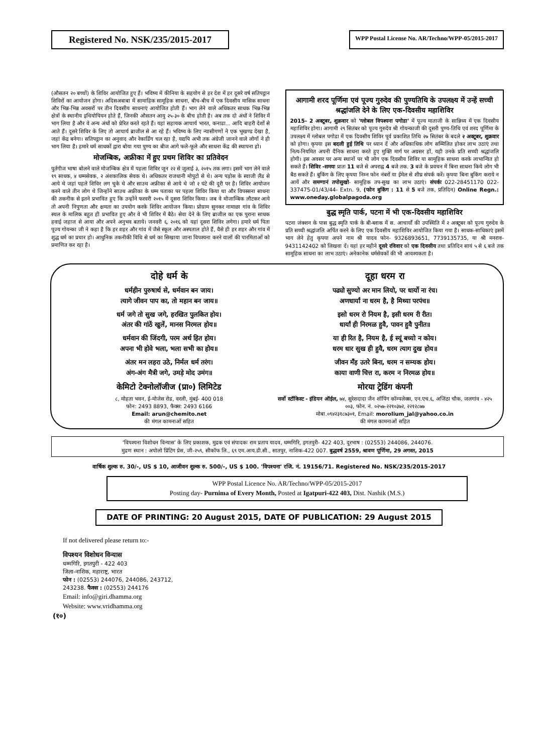Registered No. NSK/235/2015-2017
WPP Postal License No. AR/Techno/WPP-05/2015-2017
(औसतन २० बच्चों) के शिविर आयोजित हुए हैं। भविष्य में कीनिया के सहयोग से हर देश में हर दूसरे वर्ष सतिपट्ठान शिविरों का आयोजन होगा। अदिसअबाबा में सामाहिक सामूहिक साधना, बीच-बीच में एक दिवसीय मासिक साधना और भिन्न-भिन्न अवसरों पर तीन दिवसीय साधनाएं आयोजित होती हैं। भाग लेने वाले अधिकतर साधक भिन्न-भिन्न क्षेत्रों के स्थानीय इथियोपियन होते हैं, जिनकी औसतन आयु २५-३० के बीच होती है। अब तक दो अंधों ने शिविर में भाग लिया है और वे अन्य अंधों को प्रेरित करते रहते हैं। यहां सहायक आचार्य भारत, कनाडा... आदि बाहरी देशों से आते हैं। दूसरे शिविर के लिए तो आचार्य ब्राजील से आ रहे हैं। भविष्य के लिए न्यासीगणों ने एक भूखण्ड देखा है, जहां केंद्र बनेगा। सतिपट्ठान का अनुवाद और रेकार्डिंग चल रहा है, यद्यपि अभी तक अंग्रेजी जानने वाले लोगों ने ही भाग लिया है। हमारे धर्म साधकों द्वारा बोया गया पुण्य का बीज आगे फले-फूले और साधना केंद्र की स्थापना हो।
मोजम्बिक, अफ्रीका में हुए प्रथम शिविर का प्रतिवेदन
पुर्तगीज भाषा बोलने वाले मोजम्बिक क्षेत्र में पहला शिविर जून २२ से जुलाई ३, २०१५ तक लगा। इसमें भाग लेने वाले १९ साधक, ४ धम्मसेवक, २ अंशकालिक सेवक थे। अधिकतर राजधानी मोपुटो से थे। अन्य पड़ोस के स्वाजी लैंड से आये थे जहां पहले शिविर लग चुके थे और साउथ अफ्रीका से आये थे जो २ घंटे की दूरी पर है। शिविर आयोजन करने वाले तीन लोग थे जिन्होंने साउथ अफ्रीका के धम्म पताका पर पहला शिविर किया था और विपस्सना साधना की तकनीक से इतने प्रभावित हुए कि उन्होंने फरवरी २०१५ में दूसरा शिविर किया। जब वे मोजाम्बिक लौटकर आये तो अपनी निपुणता और क्षमता का उपयोग करके शिविर आयोजन किया। प्रोग्राम सुनकर नामाछा गांव के शिविर स्थल के मालिक बहुत ही प्रभावित हुए और वे भी शिविर में बैठे। सेवा देने के लिए ब्राजील का एक पुराना साधक हवाई जहाज से आया और अपने अनुभव बताये। जनवरी ६, २०१६ को यहां दूसरा शिविर लगेगा। हमारे धर्म पिता पूज्य गोयन्का जी ने कहा है कि हर शहर और गांव में जैसे स्कूल और अस्पताल होते हैं, वैसे ही हर शहर और गांव में शुद्ध धर्म का प्रचार हो। आधुनिक तकनीकी विधि से धर्म का सिखाया जाना विपश्यना करने वालों की पारमिताओं को प्रमाणित कर रहा है।
आगामी शरद पूर्णिमा एवं पूज्य गुरुदेव की पुण्यतिथि के उपलक्ष्य में उन्हें सच्ची श्रद्धांजलि देने के लिए एक-दिवसीय महाशिविर
2015- 2 अक्टूबर, शुक्रवार को 'ग्लोबल विपश्यना पगोडा' में पूज्य माताजी के सान्निध्य में एक दिवसीय महाशिविर होगा। आगामी २९ सितंबर को पूज्य गुरुदेव श्री गोयन्काजी की दूसरी पुण्य-तिथि एवं शरद पूर्णिमा के उपलक्ष्य में ग्लोबल पगोडा में एक दिवसीय शिविर पूर्व प्रकाशित तिथि २७ सितंबर के बदले २ अक्टूबर, शुक्रवार को होगा। कृपया इस बदली हुई तिथि पर ध्यान दें और अधिकाधिक लोग सम्मिलित होकर लाभ उठाएं तथा नित्य-नियमित अपनी दैनिक साधना करते हुए मुक्ति मार्ग पर अग्रसर हों, यही उनके प्रति सच्ची श्रद्धांजलि होगी। इस अवसर पर अन्य स्थानों पर भी लोग एक दिवसीय शिविर या सामूहिक साधना करके लाभान्वित हो सकते हैं। शिविर -समयः प्रातः 11 बजे से अपराह्न 4 बजे तक. 3 बजे के प्रवचन में बिना साधना किये लोग भी बैठ सकते हैं। बुकिंग के लिए कृपया निम्न फोन नंबरों या ईमेल से शीघ्र संपर्क करें। कृपया बिना बुकिंग कराये न आयें और समग्गानं तपोसुखो- सामूहिक तप-सुख का लाभ उठाएं। संपर्कः 022-28451170 022-337475-01/43/44- Extn. 9, (फोन बुकिंग : 11 से 5 बजे तक, प्रतिदिन) Online Regn.: www.oneday.globalpagoda.org
बुद्ध स्मृति पार्क, पटना में भी एक-दिवसीय महाशिविर
पटना जंक्शन के पास बुद्ध स्मृति पार्क के बी-ब्लाक में स. आचार्यों की उपस्थिति में २ अक्टूबर को पूज्य गुरुदेव के प्रति सच्ची श्रद्धांजलि अर्पित करने के लिए एक दिवसीय महाशिविर आयोजित किया गया है। साधक-साधिकाएं इसमें भाग लेने हेतु कृपया अपने नाम श्री यादव फोन- 9326893651, 7739135735, या श्री मनराव- 9431142402 को लिखवा दें। यहां हर महीने दूसरे रविवार को एक दिवसीय तथा प्रतिदिन सायं ५ से ६ बजे तक सामूहिक साधना का लाभ उठाएं। अनेकानेक धर्मसेवकों की भी आवश्यकता है।
दोहे धर्म के
धर्महीन पुरुषार्थ से, धर्मवान बन जाय।
त्यागे जीवन पाप का, तो महान बन जाय॥
धर्म जगे तो सुख जगे, हरखित पुलकित होय।
अंतर की गांठें खुलें, मानस निरमल होय॥
धर्मवान की जिंदगी, परम अर्थ हित होय।
अपना भी होवे भला, भला सभी का होय॥
अंतर मन लहरा उठे, निर्मल धर्म तरंग।
अंग-अंग मैत्री जगे, उमड़े मोद उमंग॥
केमिटो टेक्नोलॉजीज (प्रा०) लिमिटेड
८, मोहता भवन, ई-मोजेस रोड, वरली, मुंबई- 400 018
फोन: 2493 8893, फैक्स: 2493 6166
Email: arun@chemito.net
की मंगल कामनाओं सहित
दूहा धरम रा
पढ्यो सुण्यो अर मान लियो, पर धार्यो ना रंच।
अणधार्यां ना धरम है, है मिथ्या परपंच॥
इसो धरम रो नियम है, इसी धरम री रीत।
धार्यां ही निरमळ हुवै, पावन हुवै पुनीत॥
या ही रित है, नियम है, ई स्यूं बच्यो न कोय।
धरम धार सुख ही हुवै, धरम त्याग दुख होय॥
जीवन मँह उतरे बिना, धरम न सम्यक होय।
काया वाणी चित्त रा, करम न निरमळ होय॥
मोरया ट्रेडिंग कंपनी
सर्वो स्टॉकिस्ट - इंडियन ऑईल, ७४, सुरेशदादा जैन शॉपिंग कॉम्पलेक्स, एन.एच.६, अजिंठा चौक, जलगांव - ४२५ ००३, फोन. नं. ०२५७-२२१०३७२, २२१२८७७
मोबा.०९४२३१८७३०१, Email: morolium_jal@yahoo.co.in
की मंगल कामनाओं सहित
‘विपश्यना विशोधन विन्यास’ के लिए प्रकाशक, मुद्रक एवं संपादकः राम प्रताप यादव, धम्मगिरि, इगतपुरी- 422 403, दूरभाष : (02553) 244086, 244076.
मुद्रण स्थान : अपोलो प्रिंटिंग प्रेस, जी-२५९, सीकॉफ लि., ६९ एम.आय.डी.सी., सातपुर, नाशिक-422 007. बुद्धवर्ष 2559, श्रावण पूर्णिमा, 29 अगस्त, 2015
वार्षिक शुल्क रु. 30/-, US $ 10, आजीवन शुल्क रु. 500/-, US $ 100. 'विपश्यना' रजि. नं. 19156/71. Registered No. NSK/235/2015-2017
WPP Postal Licence No. AR/Techno/WPP-05/2015-2017
Posting day- Purnima of Every Month, Posted at Igatpuri-422 403, Dist. Nashik (M.S.)
DATE OF PRINTING: 20 August 2015, DATE OF PUBLICATION: 29 August 2015
If not delivered please return to:-
विपश्यन विशोधन विन्यास
धम्मगिरि, इगतपुरी - 422 403
जिला-नाशिक, महाराष्ट्र, भारत
फोन : (02553) 244076, 244086, 243712,
243238. फैक्स : (02553) 244176
Email: info@giri.dhamma.org
Website: www.vridhamma.org
(१०)